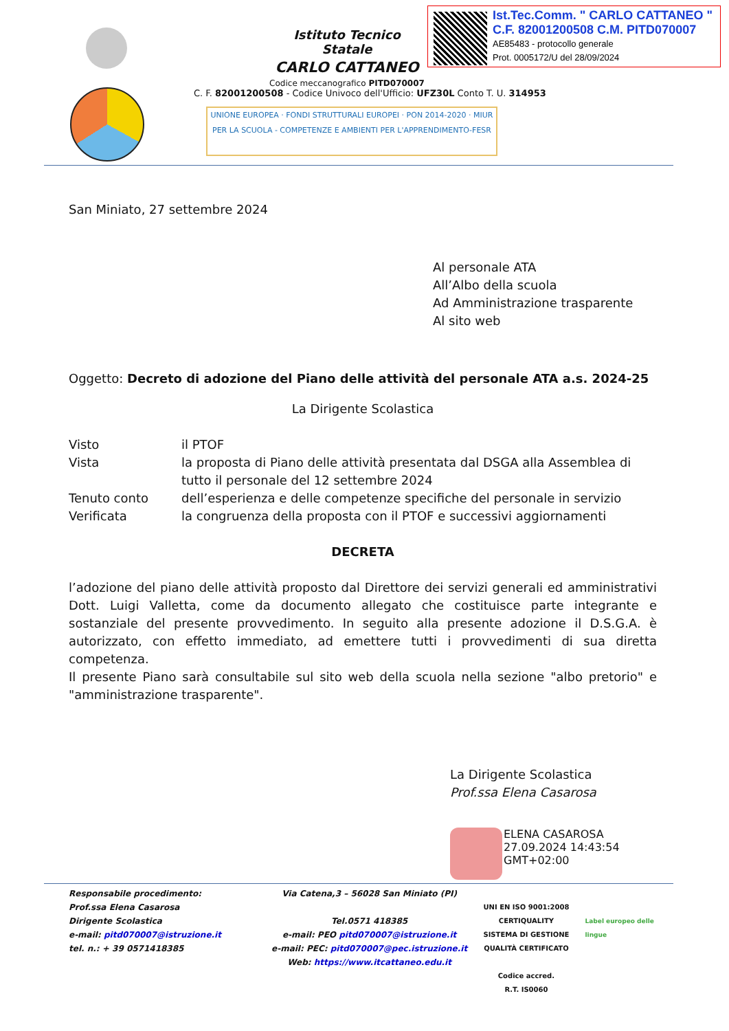Ist.Tec.Comm. " CARLO CATTANEO "
C.F. 82001200508 C.M. PITD070007
AE85483 - protocollo generale
Prot. 0005172/U del 28/09/2024
Istituto Tecnico Statale
CARLO CATTANEO
Codice meccanografico PITD070007
C. F. 82001200508 - Codice Univoco dell'Ufficio: UFZ30L Conto T. U. 314953
UNIONE EUROPEA · FONDI STRUTTURALI EUROPEI · PON 2014-2020 · MIUR
PER LA SCUOLA - COMPETENZE E AMBIENTI PER L'APPRENDIMENTO-FESR
San Miniato, 27 settembre 2024
Al personale ATA
All’Albo della scuola
Ad Amministrazione trasparente
Al sito web
Oggetto: Decreto di adozione del Piano delle attività del personale ATA a.s. 2024-25
La Dirigente Scolastica
Visto il PTOF
Vista la proposta di Piano delle attività presentata dal DSGA alla Assemblea di tutto il personale del 12 settembre 2024
Tenuto conto dell’esperienza e delle competenze specifiche del personale in servizio
Verificata la congruenza della proposta con il PTOF e successivi aggiornamenti
DECRETA
l’adozione del piano delle attività proposto dal Direttore dei servizi generali ed amministrativi Dott. Luigi Valletta, come da documento allegato che costituisce parte integrante e sostanziale del presente provvedimento. In seguito alla presente adozione il D.S.G.A. è autorizzato, con effetto immediato, ad emettere tutti i provvedimenti di sua diretta competenza.
Il presente Piano sarà consultabile sul sito web della scuola nella sezione "albo pretorio" e "amministrazione trasparente".
La Dirigente Scolastica
Prof.ssa Elena Casarosa
ELENA CASAROSA
27.09.2024 14:43:54
GMT+02:00
Responsabile procedimento:
Prof.ssa Elena Casarosa
Dirigente Scolastica
e-mail: pitd070007@istruzione.it
tel. n.: + 39 0571418385
Via Catena,3 – 56028 San Miniato (PI)
Tel.0571 418385
e-mail: PEO pitd070007@istruzione.it
e-mail: PEC: pitd070007@pec.istruzione.it
Web: https://www.itcattaneo.edu.it
UNI EN ISO 9001:2008 CERTIQUALITY
SISTEMA DI GESTIONE QUALITÀ CERTIFICATO
Codice accred.
R.T. IS0060
Label europeo delle lingue